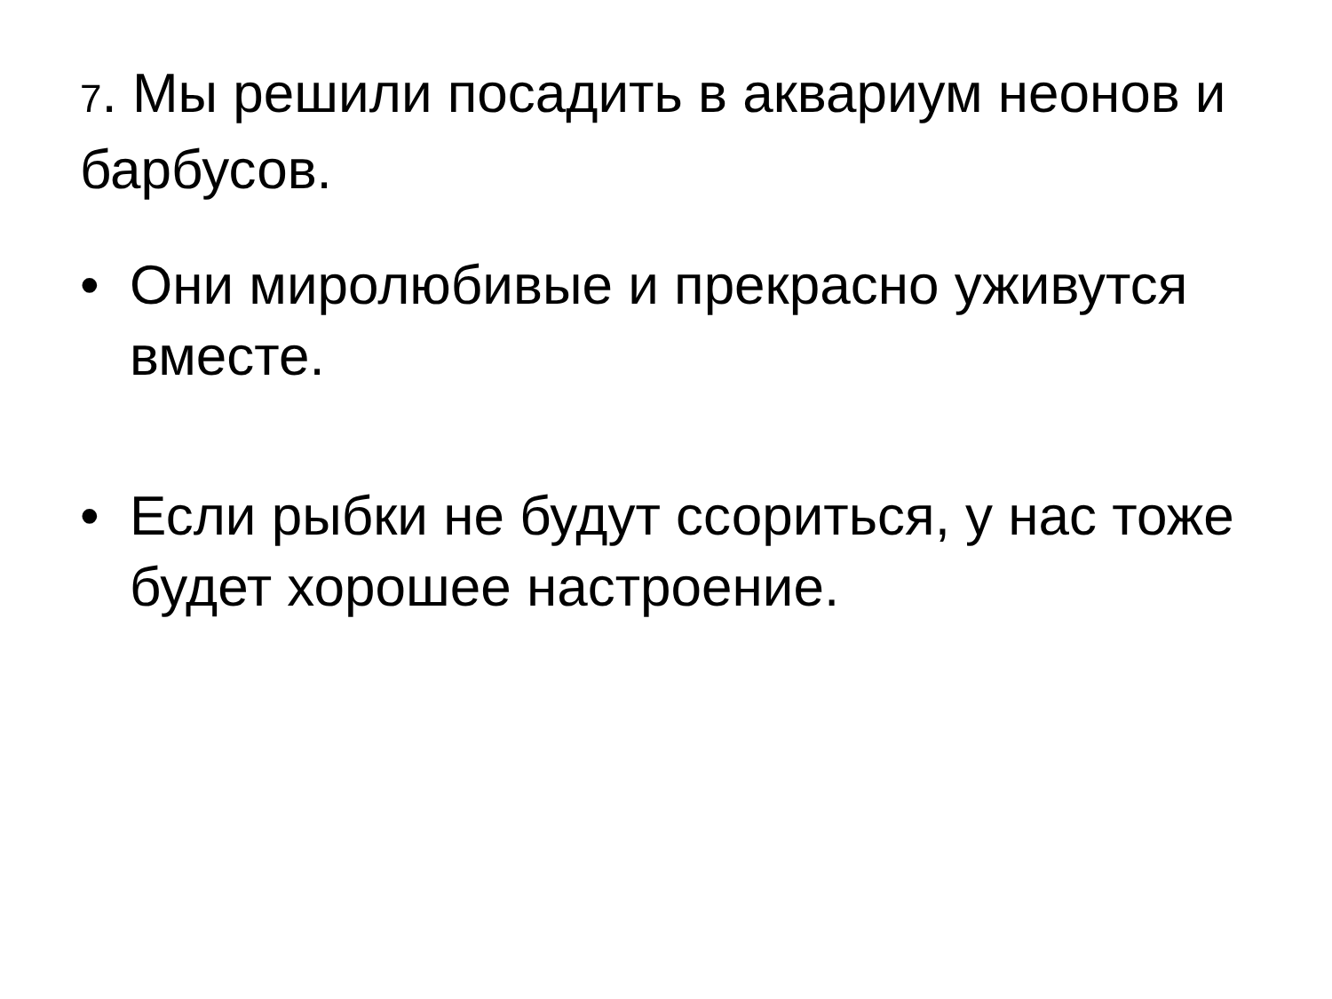7. Мы решили посадить в аквариум неонов и барбусов.
• Они миролюбивые и прекрасно уживутся вместе.
• Если рыбки не будут ссориться, у нас тоже будет хорошее настроение.